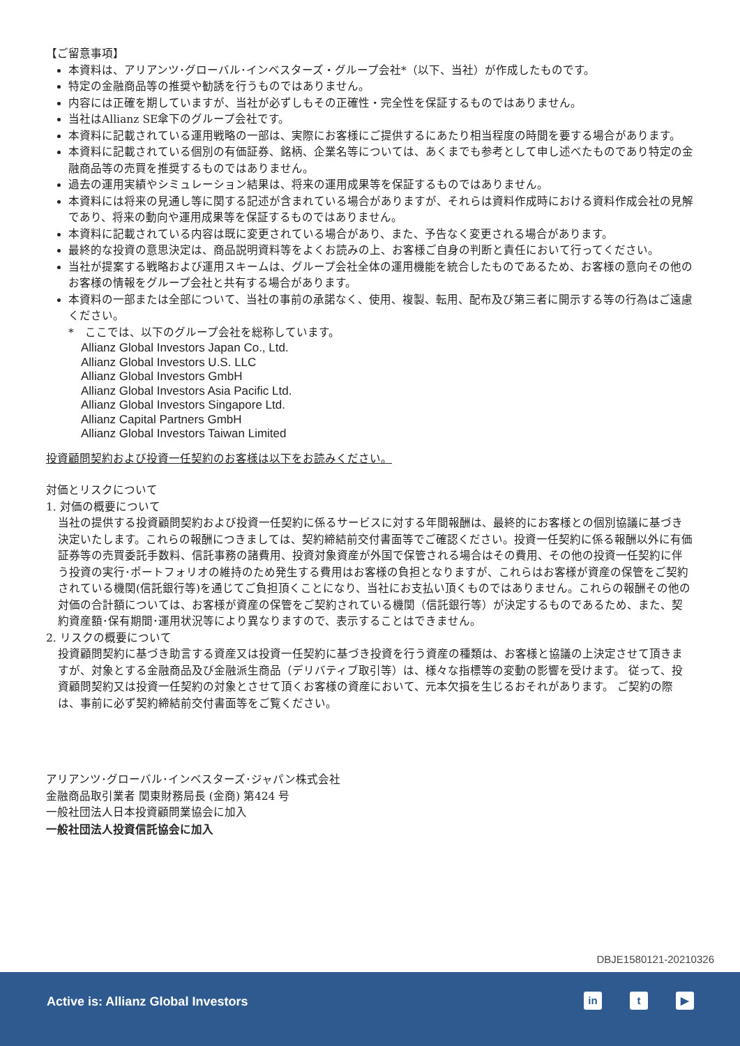【ご留意事項】
本資料は、アリアンツ･グローバル･インベスターズ・グループ会社*（以下、当社）が作成したものです。
特定の金融商品等の推奨や勧誘を行うものではありません。
内容には正確を期していますが、当社が必ずしもその正確性・完全性を保証するものではありません。
当社はAllianz SE傘下のグループ会社です。
本資料に記載されている運用戦略の一部は、実際にお客様にご提供するにあたり相当程度の時間を要する場合があります。
本資料に記載されている個別の有価証券、銘柄、企業名等については、あくまでも参考として申し述べたものであり特定の金融商品等の売買を推奨するものではありません。
過去の運用実績やシミュレーション結果は、将来の運用成果等を保証するものではありません。
本資料には将来の見通し等に関する記述が含まれている場合がありますが、それらは資料作成時における資料作成会社の見解であり、将来の動向や運用成果等を保証するものではありません。
本資料に記載されている内容は既に変更されている場合があり、また、予告なく変更される場合があります。
最終的な投資の意思決定は、商品説明資料等をよくお読みの上、お客様ご自身の判断と責任において行ってください。
当社が提案する戦略および運用スキームは、グループ会社全体の運用機能を統合したものであるため、お客様の意向その他のお客様の情報をグループ会社と共有する場合があります。
本資料の一部または全部について、当社の事前の承諾なく、使用、複製、転用、配布及び第三者に開示する等の行為はご遠慮ください。
*　ここでは、以下のグループ会社を総称しています。
Allianz Global Investors Japan Co., Ltd.
Allianz Global Investors U.S. LLC
Allianz Global Investors GmbH
Allianz Global Investors Asia Pacific Ltd.
Allianz Global Investors Singapore Ltd.
Allianz Capital Partners GmbH
Allianz Global Investors Taiwan Limited
投資顧問契約および投資一任契約のお客様は以下をお読みください。
対価とリスクについて
1. 対価の概要について
当社の提供する投資顧問契約および投資一任契約に係るサービスに対する年間報酬は、最終的にお客様との個別協議に基づき決定いたします。これらの報酬につきましては、契約締結前交付書面等でご確認ください。投資一任契約に係る報酬以外に有価証券等の売買委託手数料、信託事務の諸費用、投資対象資産が外国で保管される場合はその費用、その他の投資一任契約に伴う投資の実行･ポートフォリオの維持のため発生する費用はお客様の負担となりますが、これらはお客様が資産の保管をご契約されている機関(信託銀行等)を通じてご負担頂くことになり、当社にお支払い頂くものではありません。これらの報酬その他の対価の合計額については、お客様が資産の保管をご契約されている機関（信託銀行等）が決定するものであるため、また、契約資産額･保有期間･運用状況等により異なりますので、表示することはできません。
2. リスクの概要について
投資顧問契約に基づき助言する資産又は投資一任契約に基づき投資を行う資産の種類は、お客様と協議の上決定させて頂きますが、対象とする金融商品及び金融派生商品（デリバティブ取引等）は、様々な指標等の変動の影響を受けます。 従って、投資顧問契約又は投資一任契約の対象とさせて頂くお客様の資産において、元本欠損を生じるおそれがあります。 ご契約の際は、事前に必ず契約締結前交付書面等をご覧ください。
アリアンツ･グローバル･インベスターズ･ジャパン株式会社
金融商品取引業者 関東財務局長 (金商) 第424 号
一般社団法人日本投資顧問業協会に加入
一般社団法人投資信託協会に加入
DBJE1580121-20210326
Active is: Allianz Global Investors
in t ▶